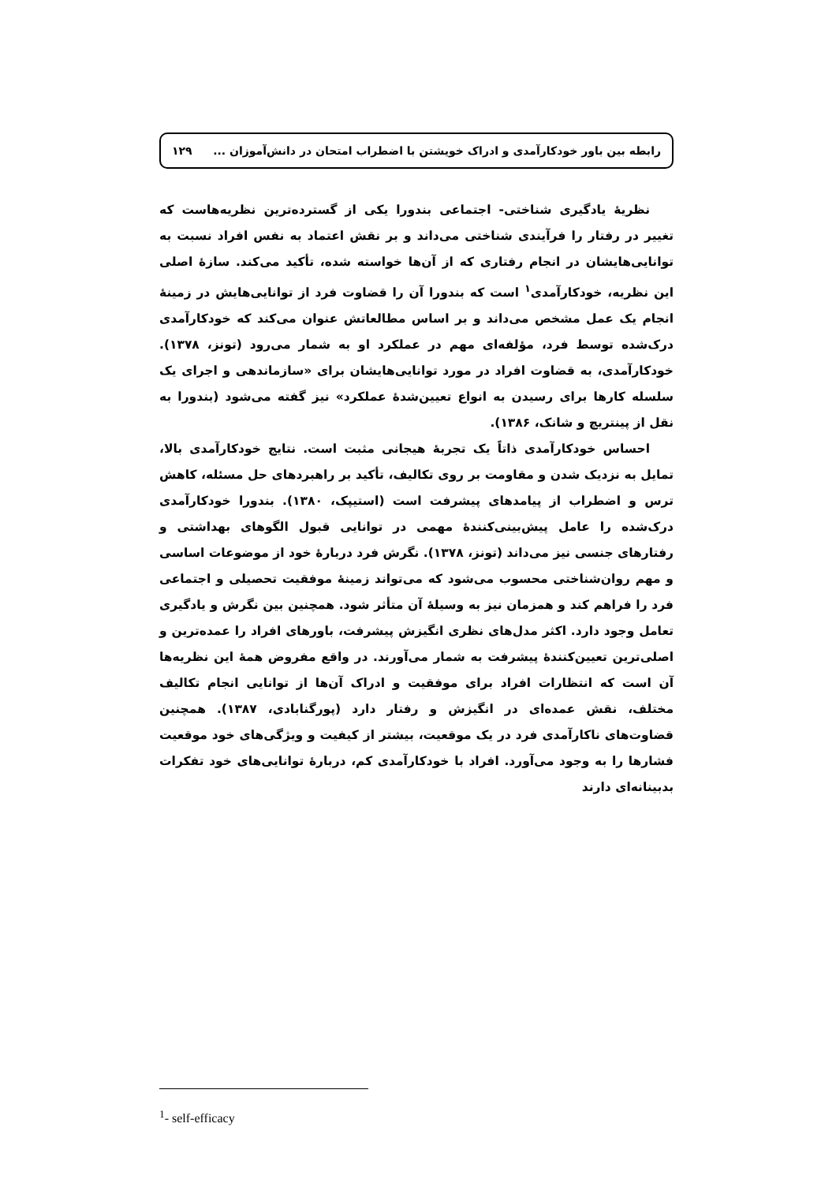رابطه بین باور خودکارآمدی و ادراک خویشتن با اضطراب امتحان در دانش‌آموزان ... ۱۲۹
نظریهٔ یادگیری شناختی- اجتماعی بندورا یکی از گسترده‌ترین نظریه‌هاست که تغییر در رفتار را فرآیندی شناختی می‌داند و بر نقش اعتماد به نفس افراد نسبت به توانایی‌هایشان در انجام رفتاری که از آن‌ها خواسته شده، تأکید می‌کند. سازهٔ اصلی این نظریه، خودکارآمدی<sup>۱</sup> است که بندورا آن را قضاوت فرد از توانایی‌هایش در زمینهٔ انجام یک عمل مشخص می‌داند و بر اساس مطالعاتش عنوان می‌کند که خودکارآمدی درک‌شده توسط فرد، مؤلفه‌ای مهم در عملکرد او به شمار می‌رود (تونز، ۱۳۷۸). خودکارآمدی، به قضاوت افراد در مورد توانایی‌هایشان برای «سازماندهی و اجرای یک سلسله کارها برای رسیدن به انواع تعیین‌شدهٔ عملکرد» نیز گفته می‌شود (بندورا به نقل از پینتریچ و شانک، ۱۳۸۶).
احساس خودکارآمدی ذاتاً یک تجربهٔ هیجانی مثبت است. نتایج خودکارآمدی بالا، تمایل به نزدیک شدن و مقاومت بر روی تکالیف، تأکید بر راهبردهای حل مسئله، کاهش ترس و اضطراب از پیامدهای پیشرفت است (استیپک، ۱۳۸۰). بندورا خودکارآمدی درک‌شده را عامل پیش‌بینی‌کنندهٔ مهمی در توانایی قبول الگوهای بهداشتی و رفتارهای جنسی نیز می‌داند (تونز، ۱۳۷۸). نگرش فرد دربارهٔ خود از موضوعات اساسی و مهم روان‌شناختی محسوب می‌شود که می‌تواند زمینهٔ موفقیت تحصیلی و اجتماعی فرد را فراهم کند و همزمان نیز به وسیلهٔ آن متأثر شود. همچنین بین نگرش و یادگیری تعامل وجود دارد. اکثر مدل‌های نظری انگیزش پیشرفت، باورهای افراد را عمده‌ترین و اصلی‌ترین تعیین‌کنندهٔ پیشرفت به شمار می‌آورند. در واقع مفروض همهٔ این نظریه‌ها آن است که انتظارات افراد برای موفقیت و ادراک آن‌ها از توانایی انجام تکالیف مختلف، نقش عمده‌ای در انگیزش و رفتار دارد (پورگنابادی، ۱۳۸۷). همچنین قضاوت‌های ناکارآمدی فرد در یک موقعیت، بیشتر از کیفیت و ویژگی‌های خود موقعیت فشارها را به وجود می‌آورد. افراد با خودکارآمدی کم، دربارهٔ توانایی‌های خود تفکرات بدبینانه‌ای دارند
<sup>1</sup>- self-efficacy